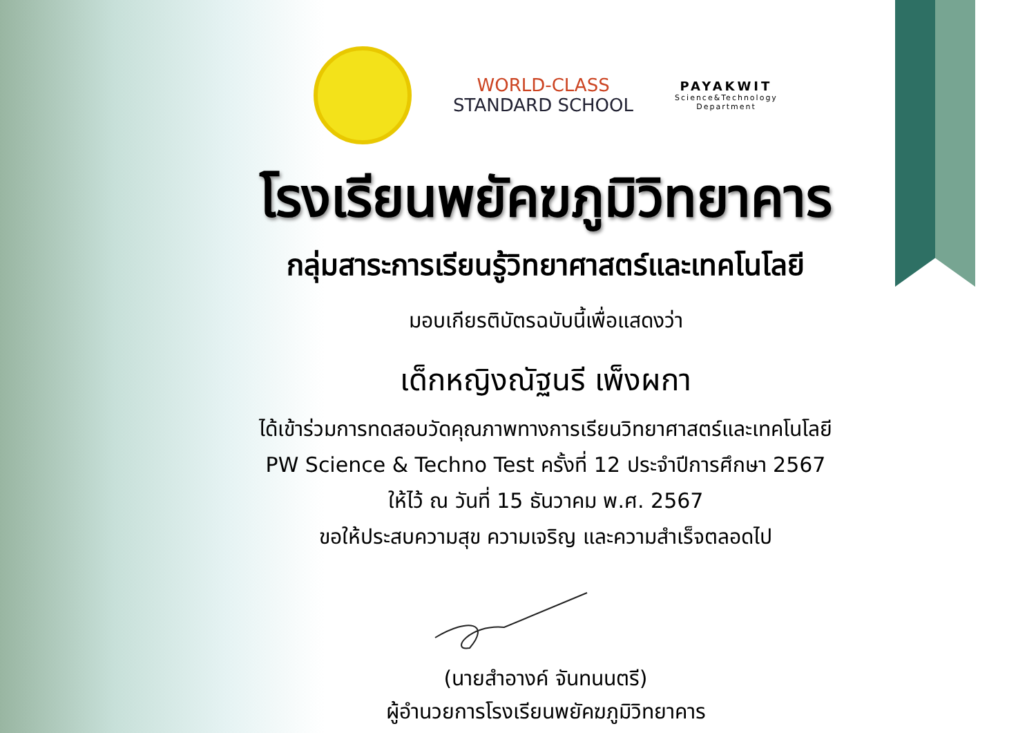WORLD-CLASS
STANDARD SCHOOL
PAYAKWIT
Science&Technology
Department
โรงเรียนพยัคฆภูมิวิทยาคาร
กลุ่มสาระการเรียนรู้วิทยาศาสตร์และเทคโนโลยี
มอบเกียรติบัตรฉบับนี้เพื่อแสดงว่า
เด็กหญิงณัฐนรี เพ็งผกา
ได้เข้าร่วมการทดสอบวัดคุณภาพทางการเรียนวิทยาศาสตร์และเทคโนโลยี
PW Science & Techno Test ครั้งที่ 12 ประจำปีการศึกษา 2567
ให้ไว้ ณ วันที่ 15 ธันวาคม พ.ศ. 2567
ขอให้ประสบความสุข ความเจริญ และความสำเร็จตลอดไป
(นายสำอางค์ จันทนนตรี)
ผู้อำนวยการโรงเรียนพยัคฆภูมิวิทยาคาร